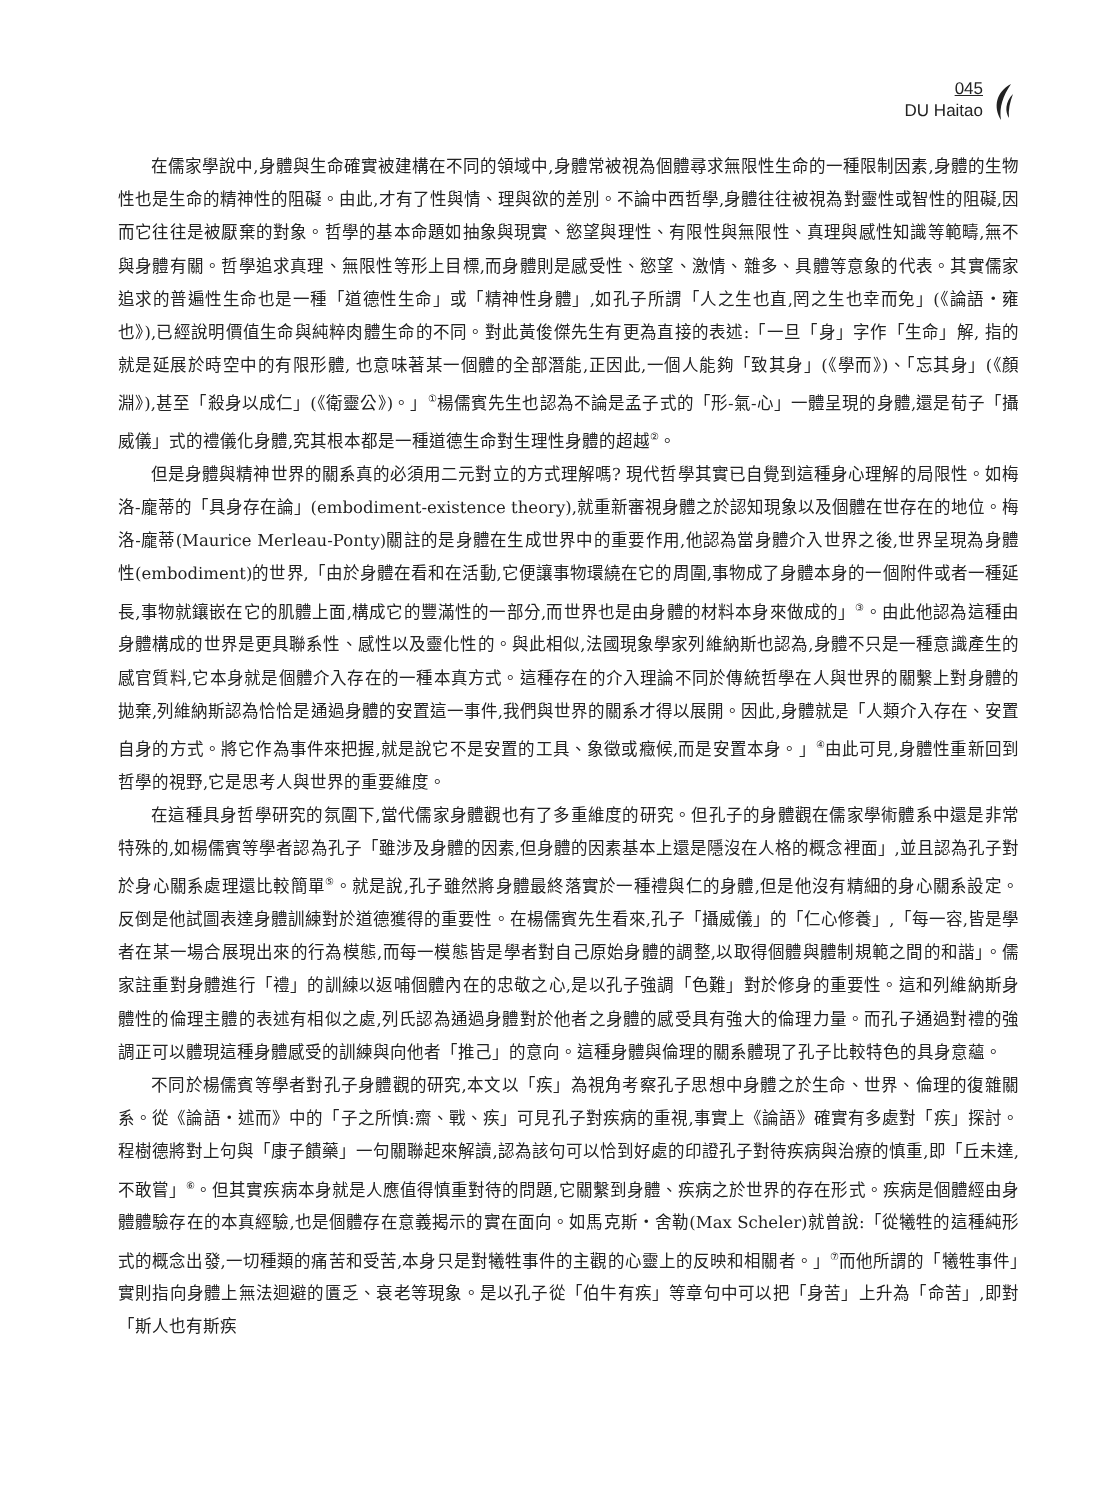045
DU Haitao
在儒家學說中,身體與生命確實被建構在不同的領域中,身體常被視為個體尋求無限性生命的一種限制因素,身體的生物性也是生命的精神性的阻礙。由此,才有了性與情、理與欲的差別。不論中西哲學,身體往往被視為對靈性或智性的阻礙,因而它往往是被厭棄的對象。哲學的基本命題如抽象與現實、慾望與理性、有限性與無限性、真理與感性知識等範疇,無不與身體有關。哲學追求真理、無限性等形上目標,而身體則是感受性、慾望、激情、雜多、具體等意象的代表。其實儒家追求的普遍性生命也是一種「道德性生命」或「精神性身體」,如孔子所謂「人之生也直,罔之生也幸而免」(《論語・雍也》),已經說明價值生命與純粹肉體生命的不同。對此黃俊傑先生有更為直接的表述:「一旦「身」字作「生命」解, 指的就是延展於時空中的有限形體, 也意味著某一個體的全部潛能,正因此,一個人能夠「致其身」(《學而》)、「忘其身」(《顏淵》),甚至「殺身以成仁」(《衛靈公》)。」<sup>①</sup>楊儒賓先生也認為不論是孟子式的「形-氣-心」一體呈現的身體,還是荀子「攝威儀」式的禮儀化身體,究其根本都是一種道德生命對生理性身體的超越<sup>②</sup>。
但是身體與精神世界的關系真的必須用二元對立的方式理解嗎? 現代哲學其實已自覺到這種身心理解的局限性。如梅洛-龐蒂的「具身存在論」(embodiment-existence theory),就重新審視身體之於認知現象以及個體在世存在的地位。梅洛-龐蒂(Maurice Merleau-Ponty)關註的是身體在生成世界中的重要作用,他認為當身體介入世界之後,世界呈現為身體性(embodiment)的世界,「由於身體在看和在活動,它便讓事物環繞在它的周圍,事物成了身體本身的一個附件或者一種延長,事物就鑲嵌在它的肌體上面,構成它的豐滿性的一部分,而世界也是由身體的材料本身來做成的」<sup>③</sup>。由此他認為這種由身體構成的世界是更具聯系性、感性以及靈化性的。與此相似,法國現象學家列維納斯也認為,身體不只是一種意識產生的感官質料,它本身就是個體介入存在的一種本真方式。這種存在的介入理論不同於傳統哲學在人與世界的關繫上對身體的拋棄,列維納斯認為恰恰是通過身體的安置這一事件,我們與世界的關系才得以展開。因此,身體就是「人類介入存在、安置自身的方式。將它作為事件來把握,就是說它不是安置的工具、象徵或癥候,而是安置本身。」<sup>④</sup>由此可見,身體性重新回到哲學的視野,它是思考人與世界的重要維度。
在這種具身哲學研究的氛圍下,當代儒家身體觀也有了多重維度的研究。但孔子的身體觀在儒家學術體系中還是非常特殊的,如楊儒賓等學者認為孔子「雖涉及身體的因素,但身體的因素基本上還是隱沒在人格的概念裡面」,並且認為孔子對於身心關系處理還比較簡單<sup>⑤</sup>。就是說,孔子雖然將身體最終落實於一種禮與仁的身體,但是他沒有精細的身心關系設定。反倒是他試圖表達身體訓練對於道德獲得的重要性。在楊儒賓先生看來,孔子「攝威儀」的「仁心修養」,「每一容,皆是學者在某一場合展現出來的行為模態,而每一模態皆是學者對自己原始身體的調整,以取得個體與體制規範之間的和諧」。儒家註重對身體進行「禮」的訓練以返哺個體內在的忠敬之心,是以孔子強調「色難」對於修身的重要性。這和列維納斯身體性的倫理主體的表述有相似之處,列氏認為通過身體對於他者之身體的感受具有強大的倫理力量。而孔子通過對禮的強調正可以體現這種身體感受的訓練與向他者「推己」的意向。這種身體與倫理的關系體現了孔子比較特色的具身意蘊。
不同於楊儒賓等學者對孔子身體觀的研究,本文以「疾」為視角考察孔子思想中身體之於生命、世界、倫理的復雜關系。從《論語・述而》中的「子之所慎:齋、戰、疾」可見孔子對疾病的重視,事實上《論語》確實有多處對「疾」探討。程樹德將對上句與「康子饋藥」一句關聯起來解讀,認為該句可以恰到好處的印證孔子對待疾病與治療的慎重,即「丘未達,不敢嘗」<sup>⑥</sup>。但其實疾病本身就是人應值得慎重對待的問題,它關繫到身體、疾病之於世界的存在形式。疾病是個體經由身體體驗存在的本真經驗,也是個體存在意義揭示的實在面向。如馬克斯・舍勒(Max Scheler)就曾說:「從犧牲的這種純形式的概念出發,一切種類的痛苦和受苦,本身只是對犧牲事件的主觀的心靈上的反映和相關者。」<sup>⑦</sup>而他所謂的「犧牲事件」實則指向身體上無法迴避的匱乏、衰老等現象。是以孔子從「伯牛有疾」等章句中可以把「身苦」上升為「命苦」,即對「斯人也有斯疾